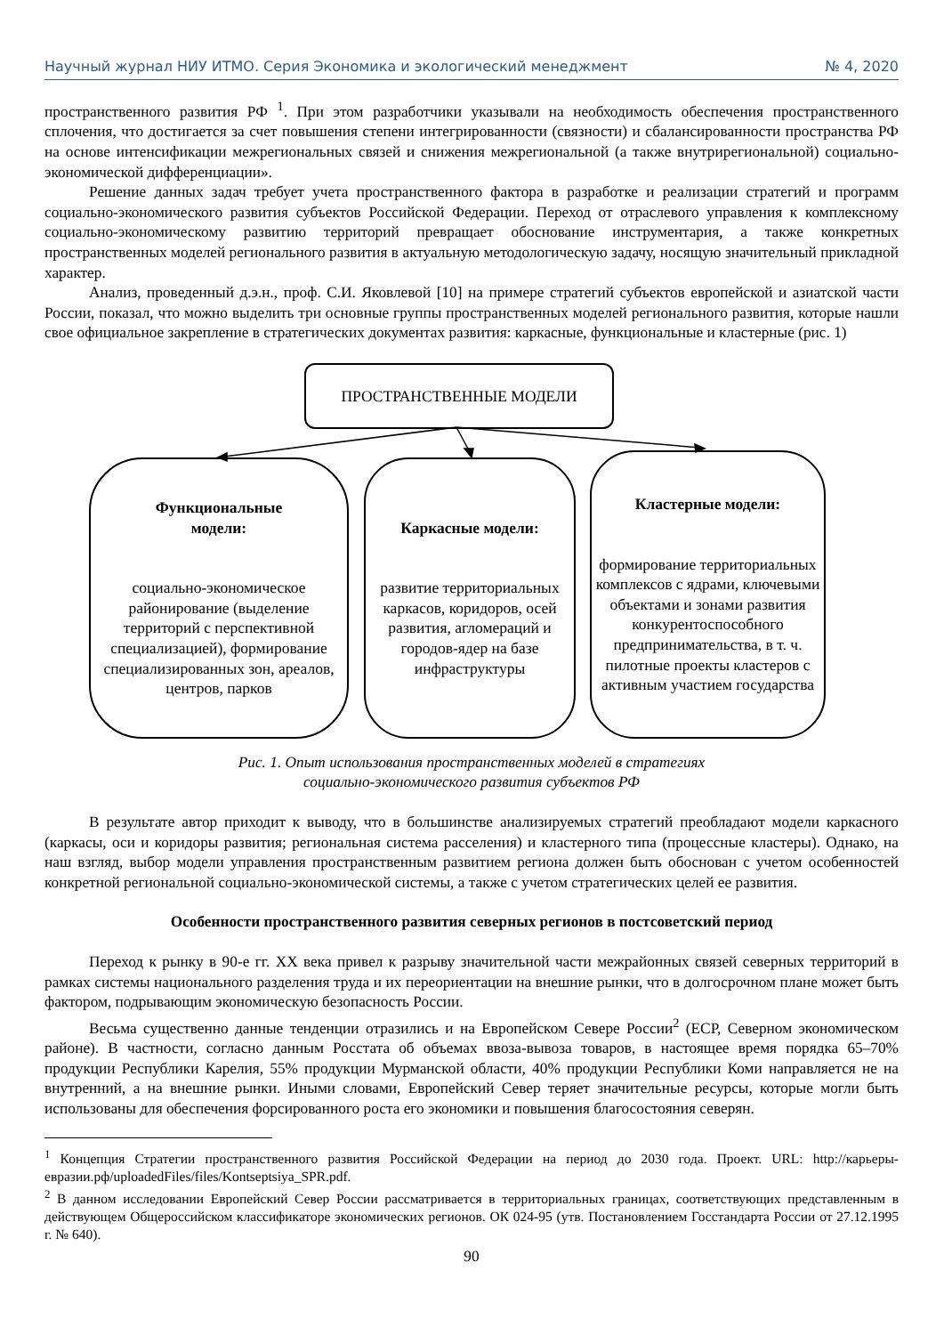Научный журнал НИУ ИТМО. Серия Экономика и экологический менеджмент № 4, 2020
пространственного развития РФ <sup>1</sup>. При этом разработчики указывали на необходимость обеспечения пространственного сплочения, что достигается за счет повышения степени интегрированности (связности) и сбалансированности пространства РФ на основе интенсификации межрегиональных связей и снижения межрегиональной (а также внутрирегиональной) социально-экономической дифференциации».
Решение данных задач требует учета пространственного фактора в разработке и реализации стратегий и программ социально-экономического развития субъектов Российской Федерации. Переход от отраслевого управления к комплексному социально-экономическому развитию территорий превращает обоснование инструментария, а также конкретных пространственных моделей регионального развития в актуальную методологическую задачу, носящую значительный прикладной характер.
Анализ, проведенный д.э.н., проф. С.И. Яковлевой [10] на примере стратегий субъектов европейской и азиатской части России, показал, что можно выделить три основные группы пространственных моделей регионального развития, которые нашли свое официальное закрепление в стратегических документах развития: каркасные, функциональные и кластерные (рис. 1)
ПРОСТРАНСТВЕННЫЕ МОДЕЛИ
Функциональные
модели:
социально-экономическое районирование (выделение территорий с перспективной специализацией), формирование специализированных зон, ареалов, центров, парков
Каркасные модели:
развитие территориальных каркасов, коридоров, осей развития, агломераций и городов-ядер на базе инфраструктуры
Кластерные модели:
формирование территориальных комплексов с ядрами, ключевыми объектами и зонами развития конкурентоспособного предпринимательства, в т. ч. пилотные проекты кластеров с активным участием государства
Рис. 1. Опыт использования пространственных моделей в стратегиях
социально-экономического развития субъектов РФ
В результате автор приходит к выводу, что в большинстве анализируемых стратегий преобладают модели каркасного (каркасы, оси и коридоры развития; региональная система расселения) и кластерного типа (процессные кластеры). Однако, на наш взгляд, выбор модели управления пространственным развитием региона должен быть обоснован с учетом особенностей конкретной региональной социально-экономической системы, а также с учетом стратегических целей ее развития.
Особенности пространственного развития северных регионов в постсоветский период
Переход к рынку в 90-е гг. XX века привел к разрыву значительной части межрайонных связей северных территорий в рамках системы национального разделения труда и их переориентации на внешние рынки, что в долгосрочном плане может быть фактором, подрывающим экономическую безопасность России.
Весьма существенно данные тенденции отразились и на Европейском Севере России<sup>2</sup> (ЕСР, Северном экономическом районе). В частности, согласно данным Росстата об объемах ввоза-вывоза товаров, в настоящее время порядка 65–70% продукции Республики Карелия, 55% продукции Мурманской области, 40% продукции Республики Коми направляется не на внутренний, а на внешние рынки. Иными словами, Европейский Север теряет значительные ресурсы, которые могли быть использованы для обеспечения форсированного роста его экономики и повышения благосостояния северян.
<sup>1</sup> Концепция Стратегии пространственного развития Российской Федерации на период до 2030 года. Проект. URL: http://карьеры-евразии.рф/uploadedFiles/files/Kontseptsiya_SPR.pdf.
<sup>2</sup> В данном исследовании Европейский Север России рассматривается в территориальных границах, соответствующих представленным в действующем Общероссийском классификаторе экономических регионов. ОК 024-95 (утв. Постановлением Госстандарта России от 27.12.1995 г. № 640).
90